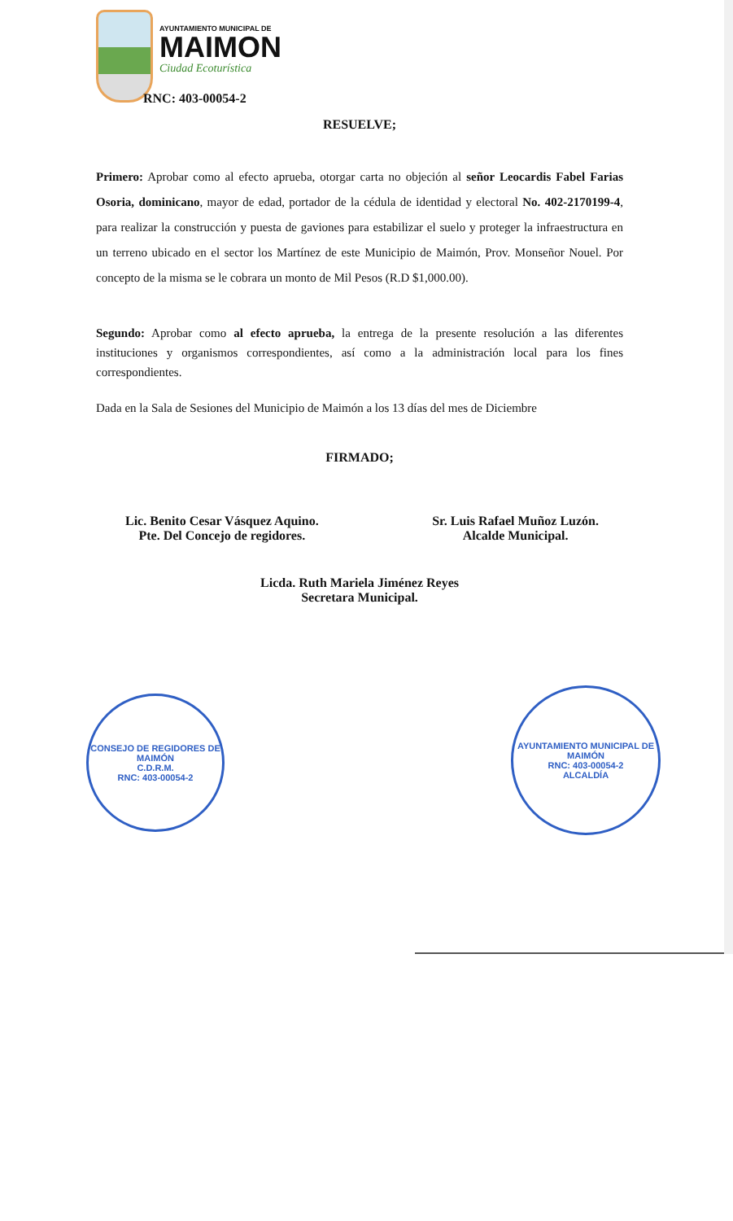AYUNTAMIENTO MUNICIPAL DE
MAIMON
Ciudad Ecoturística
RNC: 403-00054-2
RESUELVE;
Primero: Aprobar como al efecto aprueba, otorgar carta no objeción al señor Leocardis Fabel Farias Osoria, dominicano, mayor de edad, portador de la cédula de identidad y electoral No. 402-2170199-4, para realizar la construcción y puesta de gaviones para estabilizar el suelo y proteger la infraestructura en un terreno ubicado en el sector los Martínez de este Municipio de Maimón, Prov. Monseñor Nouel. Por concepto de la misma se le cobrara un monto de Mil Pesos (R.D $1,000.00).
Segundo: Aprobar como al efecto aprueba, la entrega de la presente resolución a las diferentes instituciones y organismos correspondientes, así como a la administración local para los fines correspondientes.
Dada en la Sala de Sesiones del Municipio de Maimón a los 13 días del mes de Diciembre
FIRMADO;
Lic. Benito Cesar Vásquez Aquino.
Pte. Del Concejo de regidores.
Sr. Luis Rafael Muñoz Luzón.
Alcalde Municipal.
Licda. Ruth Mariela Jiménez Reyes
Secretara Municipal.
CONSEJO DE REGIDORES DE MAIMÓN
C.D.R.M.
RNC: 403-00054-2
AYUNTAMIENTO MUNICIPAL DE MAIMÓN
RNC: 403-00054-2
ALCALDÍA